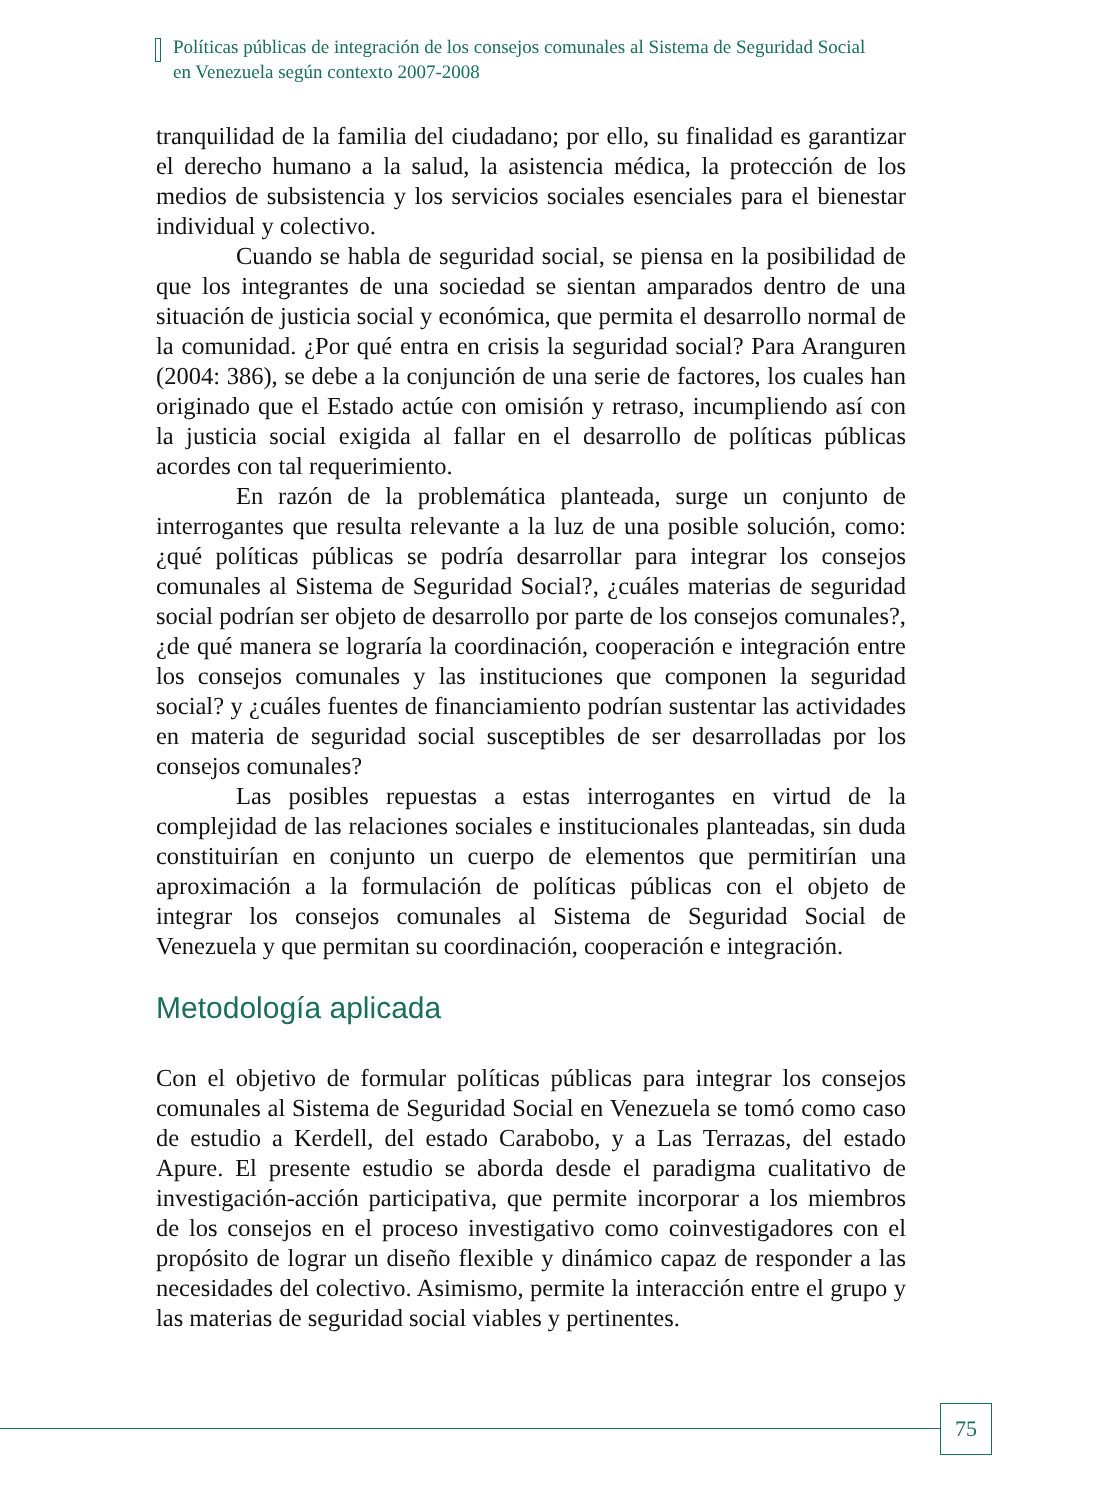Políticas públicas de integración de los consejos comunales al Sistema de Seguridad Social en Venezuela según contexto 2007-2008
tranquilidad de la familia del ciudadano; por ello, su finalidad es garantizar el derecho humano a la salud, la asistencia médica, la protección de los medios de subsistencia y los servicios sociales esenciales para el bienestar individual y colectivo.
Cuando se habla de seguridad social, se piensa en la posibilidad de que los integrantes de una sociedad se sientan amparados dentro de una situación de justicia social y económica, que permita el desarrollo normal de la comunidad. ¿Por qué entra en crisis la seguridad social? Para Aranguren (2004: 386), se debe a la conjunción de una serie de factores, los cuales han originado que el Estado actúe con omisión y retraso, incumpliendo así con la justicia social exigida al fallar en el desarrollo de políticas públicas acordes con tal requerimiento.
En razón de la problemática planteada, surge un conjunto de interrogantes que resulta relevante a la luz de una posible solución, como: ¿qué políticas públicas se podría desarrollar para integrar los consejos comunales al Sistema de Seguridad Social?, ¿cuáles materias de seguridad social podrían ser objeto de desarrollo por parte de los consejos comunales?, ¿de qué manera se lograría la coordinación, cooperación e integración entre los consejos comunales y las instituciones que componen la seguridad social? y ¿cuáles fuentes de financiamiento podrían sustentar las actividades en materia de seguridad social susceptibles de ser desarrolladas por los consejos comunales?
Las posibles repuestas a estas interrogantes en virtud de la complejidad de las relaciones sociales e institucionales planteadas, sin duda constituirían en conjunto un cuerpo de elementos que permitirían una aproximación a la formulación de políticas públicas con el objeto de integrar los consejos comunales al Sistema de Seguridad Social de Venezuela y que permitan su coordinación, cooperación e integración.
Metodología aplicada
Con el objetivo de formular políticas públicas para integrar los consejos comunales al Sistema de Seguridad Social en Venezuela se tomó como caso de estudio a Kerdell, del estado Carabobo, y a Las Terrazas, del estado Apure. El presente estudio se aborda desde el paradigma cualitativo de investigación-acción participativa, que permite incorporar a los miembros de los consejos en el proceso investigativo como coinvestigadores con el propósito de lograr un diseño flexible y dinámico capaz de responder a las necesidades del colectivo. Asimismo, permite la interacción entre el grupo y las materias de seguridad social viables y pertinentes.
75